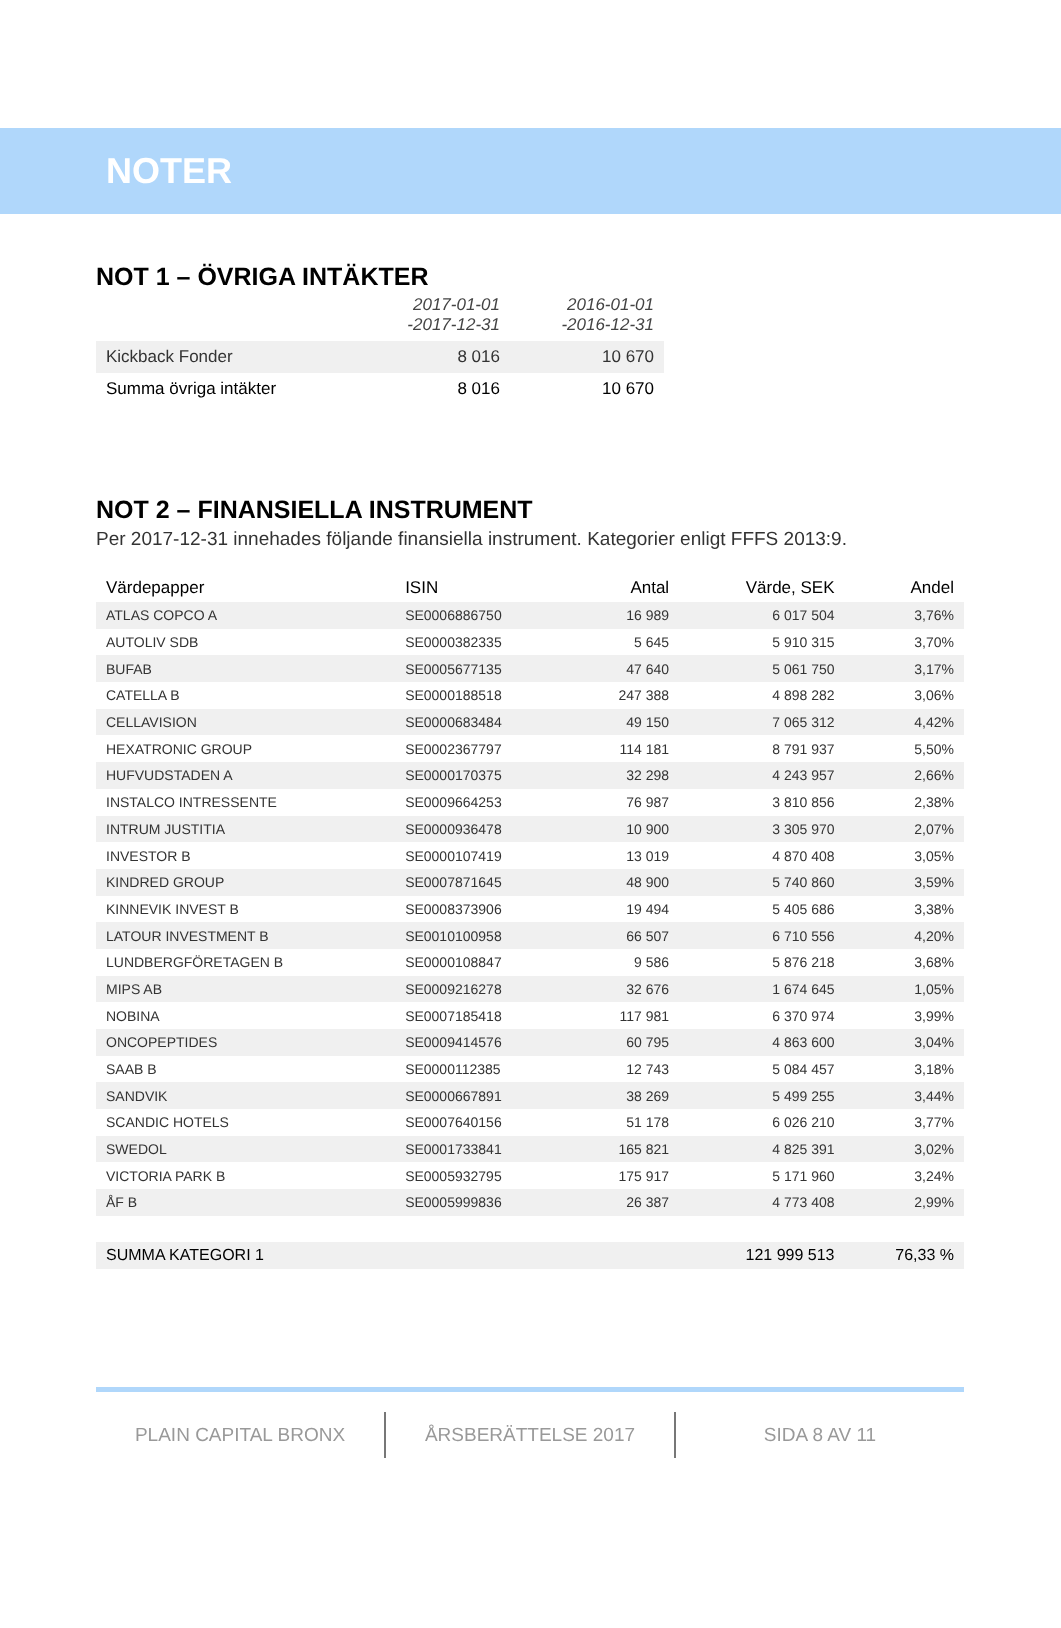NOTER
NOT 1 – ÖVRIGA INTÄKTER
| | 2017-01-01 -2017-12-31 | 2016-01-01 -2016-12-31 |
| --- | --- | --- |
| Kickback Fonder | 8 016 | 10 670 |
| Summa övriga intäkter | 8 016 | 10 670 |
NOT 2 – FINANSIELLA INSTRUMENT
Per 2017-12-31 innehades följande finansiella instrument. Kategorier enligt FFFS 2013:9.
| Värdepapper | ISIN | Antal | Värde, SEK | Andel |
| --- | --- | --- | --- | --- |
| ATLAS COPCO A | SE0006886750 | 16 989 | 6 017 504 | 3,76% |
| AUTOLIV SDB | SE0000382335 | 5 645 | 5 910 315 | 3,70% |
| BUFAB | SE0005677135 | 47 640 | 5 061 750 | 3,17% |
| CATELLA B | SE0000188518 | 247 388 | 4 898 282 | 3,06% |
| CELLAVISION | SE0000683484 | 49 150 | 7 065 312 | 4,42% |
| HEXATRONIC GROUP | SE0002367797 | 114 181 | 8 791 937 | 5,50% |
| HUFVUDSTADEN A | SE0000170375 | 32 298 | 4 243 957 | 2,66% |
| INSTALCO INTRESSENTE | SE0009664253 | 76 987 | 3 810 856 | 2,38% |
| INTRUM JUSTITIA | SE0000936478 | 10 900 | 3 305 970 | 2,07% |
| INVESTOR B | SE0000107419 | 13 019 | 4 870 408 | 3,05% |
| KINDRED GROUP | SE0007871645 | 48 900 | 5 740 860 | 3,59% |
| KINNEVIK INVEST B | SE0008373906 | 19 494 | 5 405 686 | 3,38% |
| LATOUR INVESTMENT B | SE0010100958 | 66 507 | 6 710 556 | 4,20% |
| LUNDBERGFÖRETAGEN B | SE0000108847 | 9 586 | 5 876 218 | 3,68% |
| MIPS AB | SE0009216278 | 32 676 | 1 674 645 | 1,05% |
| NOBINA | SE0007185418 | 117 981 | 6 370 974 | 3,99% |
| ONCOPEPTIDES | SE0009414576 | 60 795 | 4 863 600 | 3,04% |
| SAAB B | SE0000112385 | 12 743 | 5 084 457 | 3,18% |
| SANDVIK | SE0000667891 | 38 269 | 5 499 255 | 3,44% |
| SCANDIC HOTELS | SE0007640156 | 51 178 | 6 026 210 | 3,77% |
| SWEDOL | SE0001733841 | 165 821 | 4 825 391 | 3,02% |
| VICTORIA PARK B | SE0005932795 | 175 917 | 5 171 960 | 3,24% |
| ÅF B | SE0005999836 | 26 387 | 4 773 408 | 2,99% |
| SUMMA KATEGORI 1 | | | 121 999 513 | 76,33 % |
PLAIN CAPITAL BRONX ÅRSBERÄTTELSE 2017 SIDA 8 AV 11